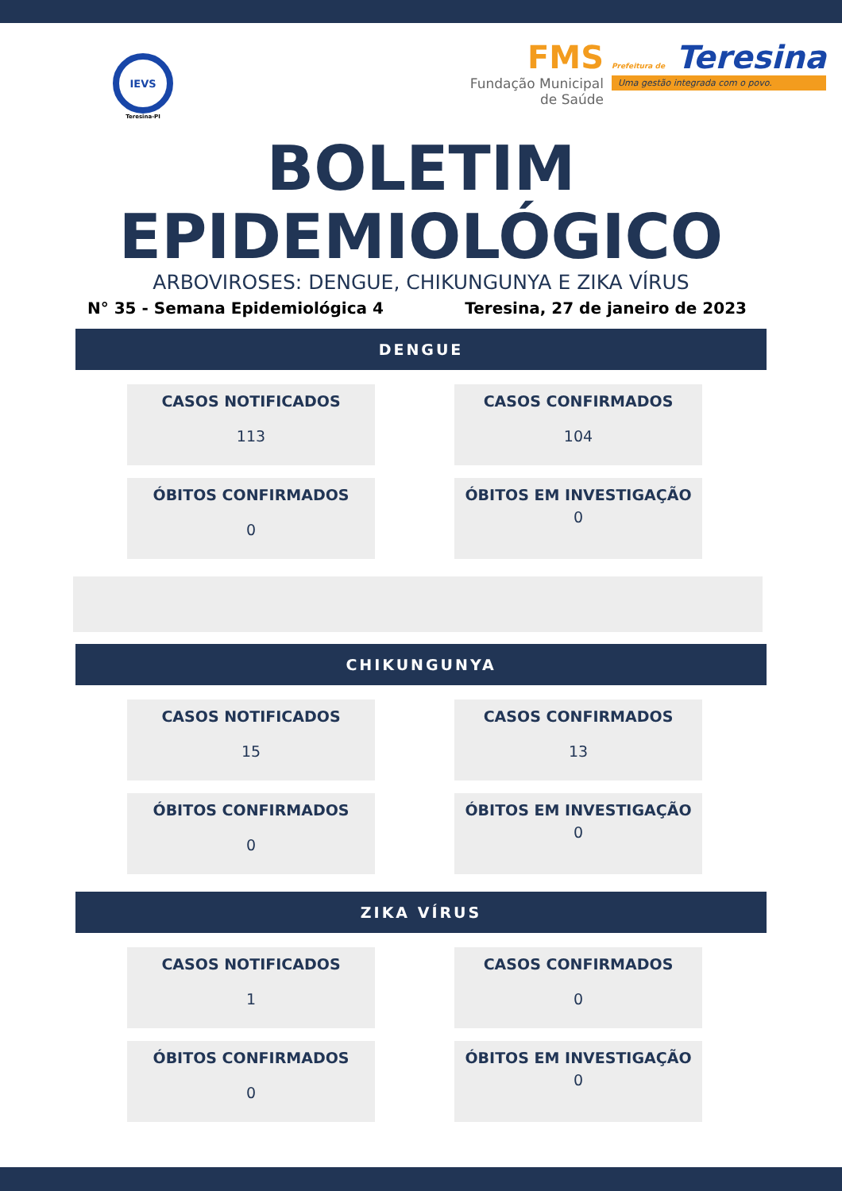IEVS
Teresina-PI
FMS
Fundação Municipal
de Saúde
Prefeitura de Teresina
Uma gestão integrada com o povo.
BOLETIM
EPIDEMIOLÓGICO
ARBOVIROSES: DENGUE, CHIKUNGUNYA E ZIKA VÍRUS
N° 35 - Semana Epidemiológica 4 Teresina, 27 de janeiro de 2023
DENGUE
CASOS NOTIFICADOS
113
CASOS CONFIRMADOS
104
ÓBITOS CONFIRMADOS
0
ÓBITOS EM INVESTIGAÇÃO
0
CHIKUNGUNYA
CASOS NOTIFICADOS
15
CASOS CONFIRMADOS
13
ÓBITOS CONFIRMADOS
0
ÓBITOS EM INVESTIGAÇÃO
0
ZIKA VÍRUS
CASOS NOTIFICADOS
1
CASOS CONFIRMADOS
0
ÓBITOS CONFIRMADOS
0
ÓBITOS EM INVESTIGAÇÃO
0